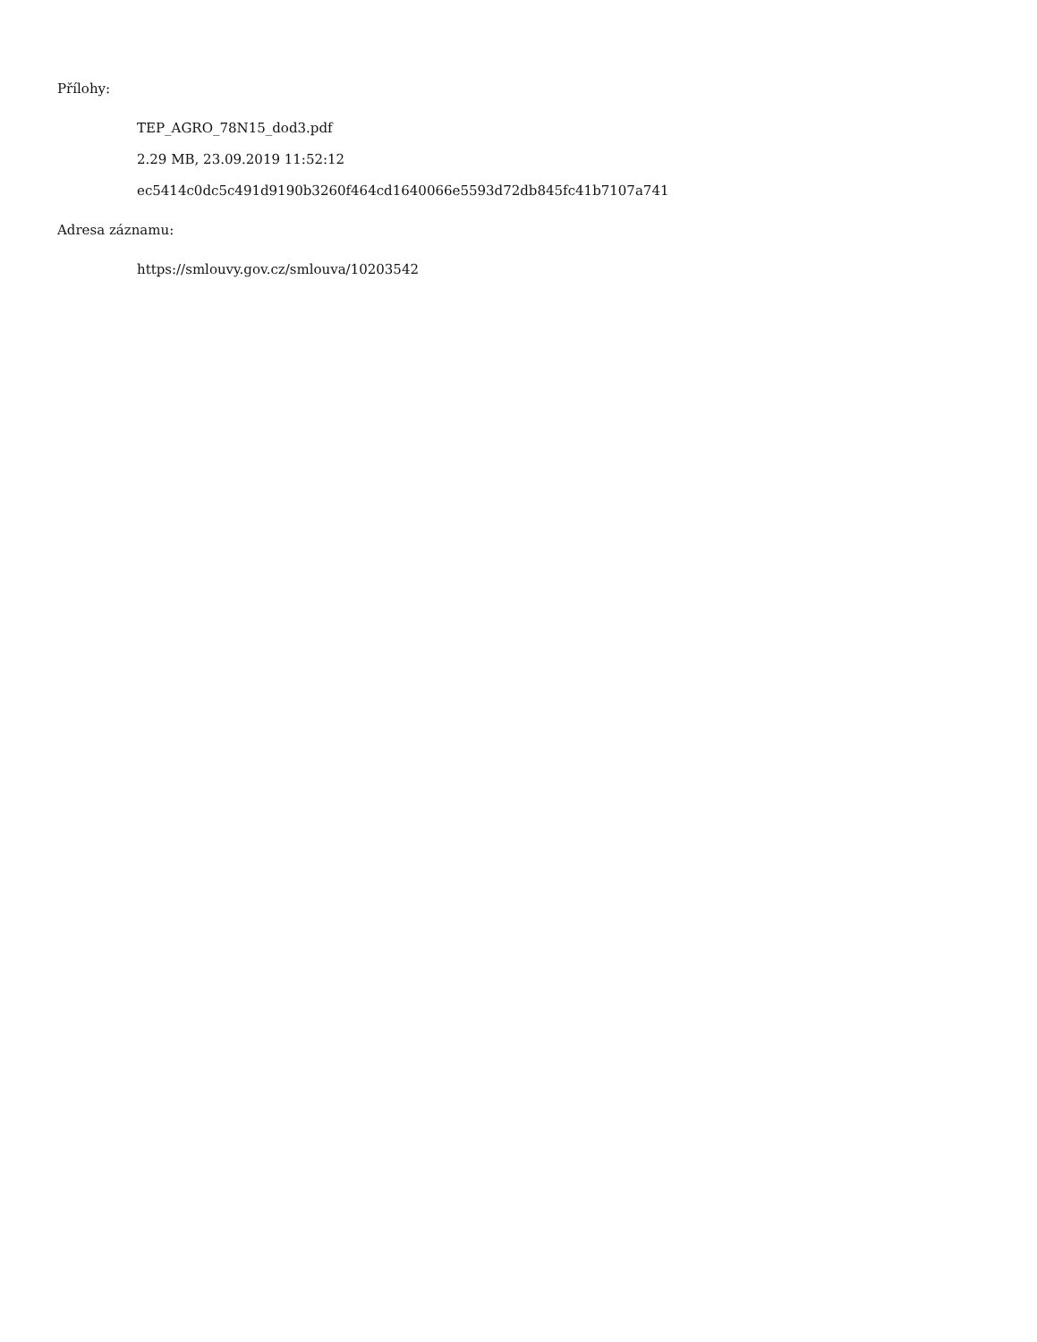Přílohy:
TEP_AGRO_78N15_dod3.pdf
2.29 MB, 23.09.2019 11:52:12
ec5414c0dc5c491d9190b3260f464cd1640066e5593d72db845fc41b7107a741
Adresa záznamu:
https://smlouvy.gov.cz/smlouva/10203542